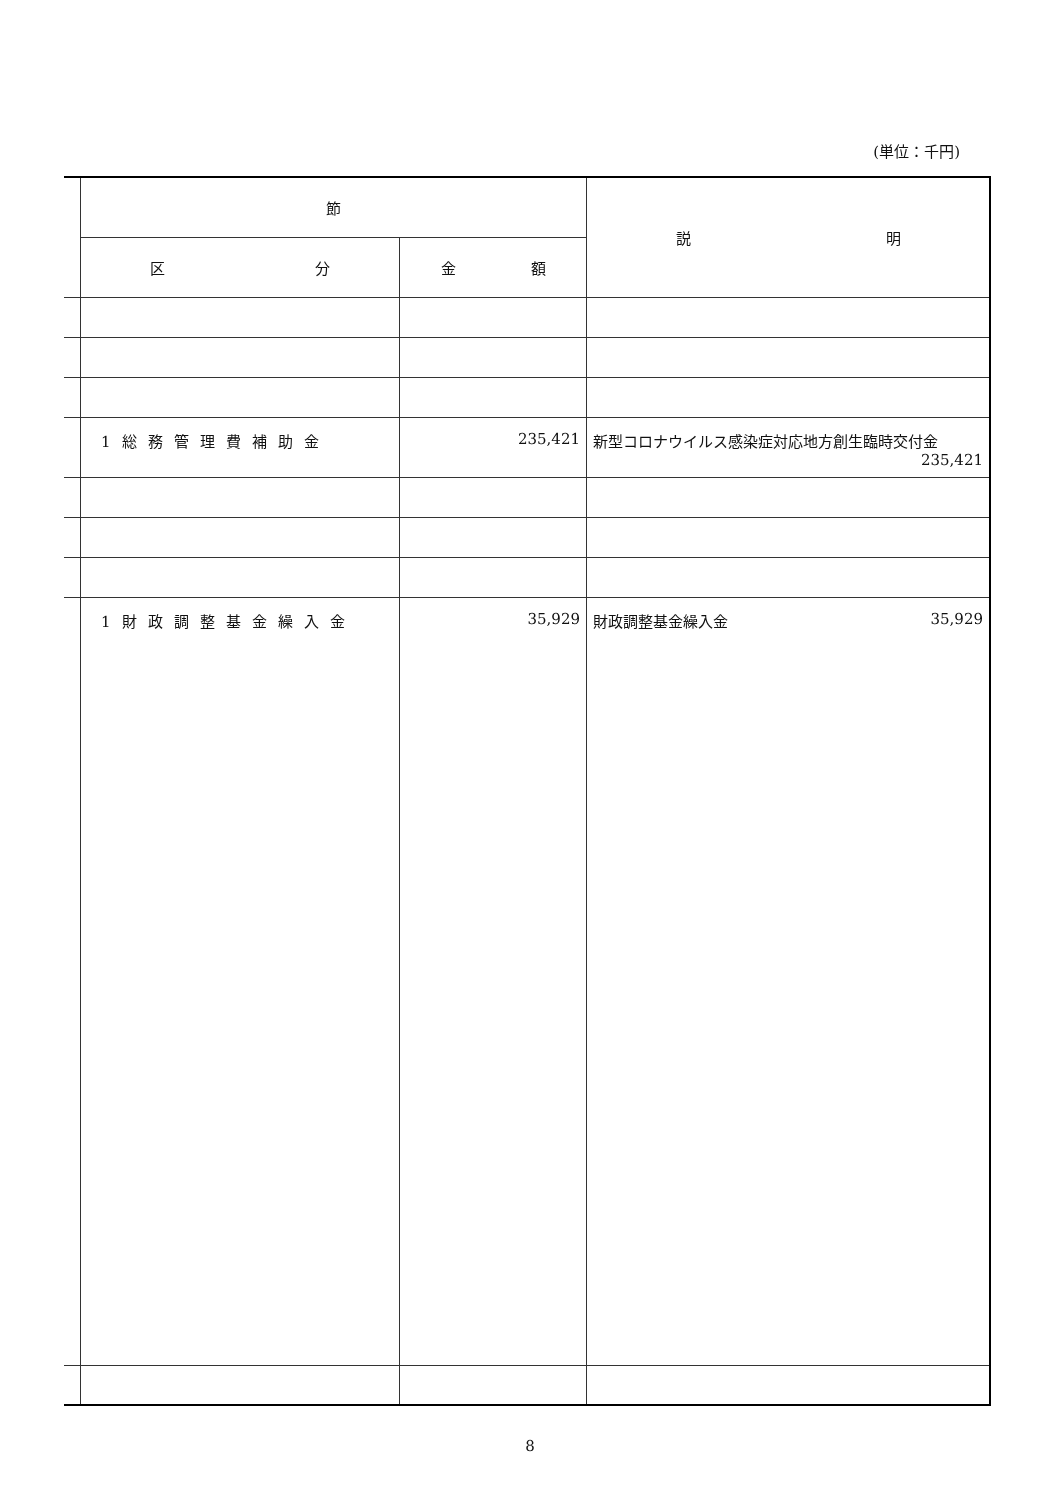(単位：千円)
| | 節 | | 説 明 |
| | 区 分 | 金 額 | |
| | 1総務管理費補助金 | 235,421 | 新型コロナウイルス感染症対応地方創生臨時交付金 235,421 |
| | 1財政調整基金繰入金 | 35,929 | 財政調整基金繰入金 35,929 |
8